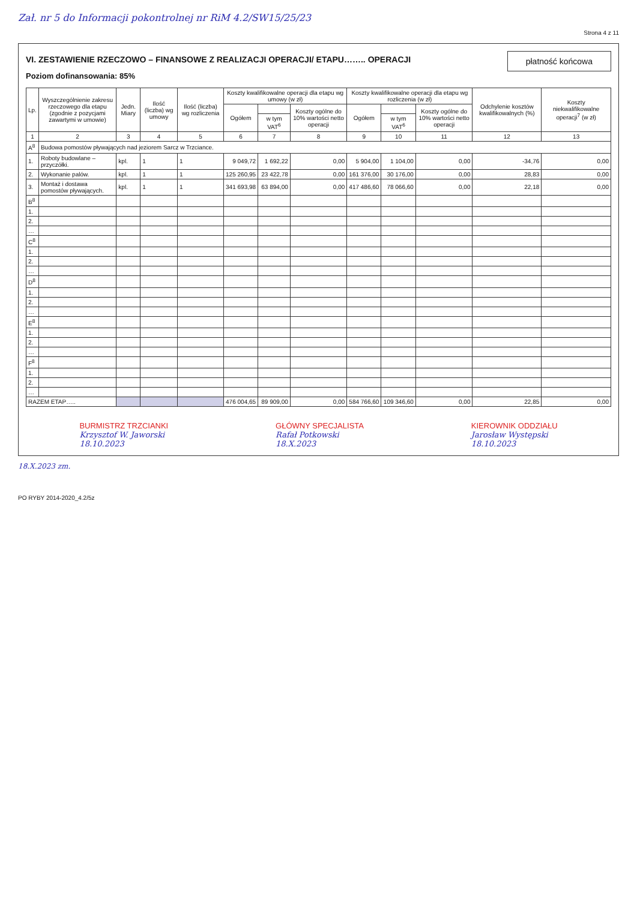Zał. nr 5 do Informacji pokontrolnej nr RiM 4.2/SW15/25/23
Strona 4 z 11
płatność końcowa
VI. ZESTAWIENIE RZECZOWO – FINANSOWE Z REALIZACJI OPERACJI/ ETAPU…….. OPERACJI
Poziom dofinansowania: 85%
| Lp. | Wyszczególnienie zakresu rzeczowego dla etapu (zgodnie z pozycjami zawartymi w umowie) | Jedn. Miary | Ilość (liczba) wg umowy | Ilość (liczba) wg rozliczenia | Koszty kwalifikowalne operacji dla etapu wg umowy (w zł) | | | Koszty kwalifikowalne operacji dla etapu wg rozliczenia (w zł) | | | Odchylenie kosztów kwalifikowalnych (%) | Koszty niekwalifikowalne operacji<sup>7</sup> (w zł) |
| --- | --- | --- | --- | --- | --- | --- | --- | --- | --- | --- | --- | --- |
| | | | | | Ogółem | | Koszty ogólne do 10% wartości netto operacji | Ogółem | | Koszty ogólne do 10% wartości netto operacji | | |
| | | | | | | w tym VAT<sup>6</sup> | | | w tym VAT<sup>6</sup> | | | |
| 1 | 2 | 3 | 4 | 5 | 6 | 7 | 8 | 9 | 10 | 11 | 12 | 13 |
| A<sup>8</sup> | Budowa pomostów pływających nad jeziorem Sarcz w Trzciance. | | | | | | | | | | | |
| 1. | Roboty budowlane – przyczółki. | kpl. | 1 | 1 | 9 049,72 | 1 692,22 | 0,00 | 5 904,00 | 1 104,00 | 0,00 | -34,76 | 0,00 |
| 2. | Wykonanie palów. | kpl. | 1 | 1 | 125 260,95 | 23 422,78 | 0,00 | 161 376,00 | 30 176,00 | 0,00 | 28,83 | 0,00 |
| 3. | Montaż i dostawa pomostów pływających. | kpl. | 1 | 1 | 341 693,98 | 63 894,00 | 0,00 | 417 486,60 | 78 066,60 | 0,00 | 22,18 | 0,00 |
| B<sup>8</sup> | | | | | | | | | | | | |
| 1. | | | | | | | | | | | | |
| 2. | | | | | | | | | | | | |
| … | | | | | | | | | | | | |
| C<sup>8</sup> | | | | | | | | | | | | |
| 1. | | | | | | | | | | | | |
| 2. | | | | | | | | | | | | |
| … | | | | | | | | | | | | |
| D<sup>8</sup> | | | | | | | | | | | | |
| 1. | | | | | | | | | | | | |
| 2. | | | | | | | | | | | | |
| … | | | | | | | | | | | | |
| E<sup>8</sup> | | | | | | | | | | | | |
| 1. | | | | | | | | | | | | |
| 2. | | | | | | | | | | | | |
| … | | | | | | | | | | | | |
| F<sup>8</sup> | | | | | | | | | | | | |
| 1. | | | | | | | | | | | | |
| 2. | | | | | | | | | | | | |
| … | | | | | | | | | | | | |
| RAZEM ETAP….. | | | | | 476 004,65 | 89 909,00 | 0,00 | 584 766,60 | 109 346,60 | 0,00 | 22,85 | 0,00 |
BURMISTRZ TRZCIANKI
Krzysztof W. Jaworski
18.10.2023
GŁÓWNY SPECJALISTA
Rafał Potkowski
18.X.2023
KIEROWNIK ODDZIAŁU
Jarosław Występski
18.10.2023
18.X.2023 zm.
PO RYBY 2014-2020_4.2/5z